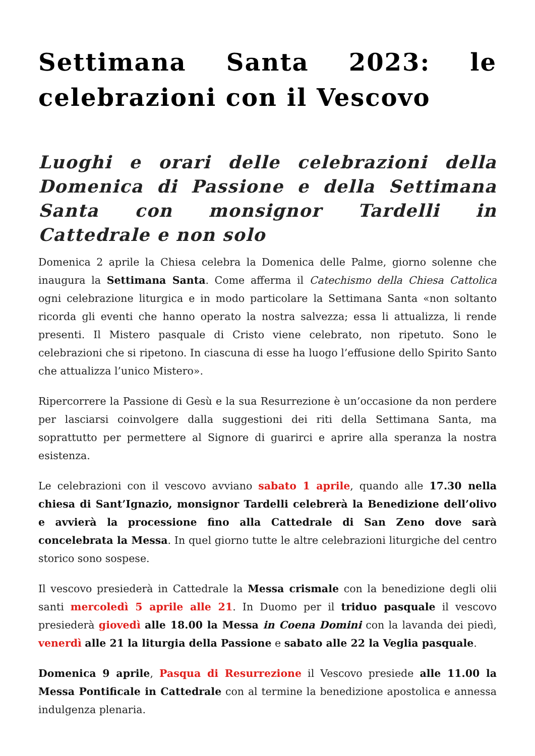Settimana Santa 2023: le celebrazioni con il Vescovo
Luoghi e orari delle celebrazioni della Domenica di Passione e della Settimana Santa con monsignor Tardelli in Cattedrale e non solo
Domenica 2 aprile la Chiesa celebra la Domenica delle Palme, giorno solenne che inaugura la Settimana Santa. Come afferma il Catechismo della Chiesa Cattolica ogni celebrazione liturgica e in modo particolare la Settimana Santa «non soltanto ricorda gli eventi che hanno operato la nostra salvezza; essa li attualizza, li rende presenti. Il Mistero pasquale di Cristo viene celebrato, non ripetuto. Sono le celebrazioni che si ripetono. In ciascuna di esse ha luogo l’effusione dello Spirito Santo che attualizza l’unico Mistero».
Ripercorrere la Passione di Gesù e la sua Resurrezione è un’occasione da non perdere per lasciarsi coinvolgere dalla suggestioni dei riti della Settimana Santa, ma soprattutto per permettere al Signore di guarirci e aprire alla speranza la nostra esistenza.
Le celebrazioni con il vescovo avviano sabato 1 aprile, quando alle 17.30 nella chiesa di Sant’Ignazio, monsignor Tardelli celebrerà la Benedizione dell’olivo e avvierà la processione fino alla Cattedrale di San Zeno dove sarà concelebrata la Messa. In quel giorno tutte le altre celebrazioni liturgiche del centro storico sono sospese.
Il vescovo presiederà in Cattedrale la Messa crismale con la benedizione degli olii santi mercoledì 5 aprile alle 21. In Duomo per il triduo pasquale il vescovo presiederà giovedì alle 18.00 la Messa in Coena Domini con la lavanda dei piedì, venerdì alle 21 la liturgia della Passione e sabato alle 22 la Veglia pasquale.
Domenica 9 aprile, Pasqua di Resurrezione il Vescovo presiede alle 11.00 la Messa Pontificale in Cattedrale con al termine la benedizione apostolica e annessa indulgenza plenaria.